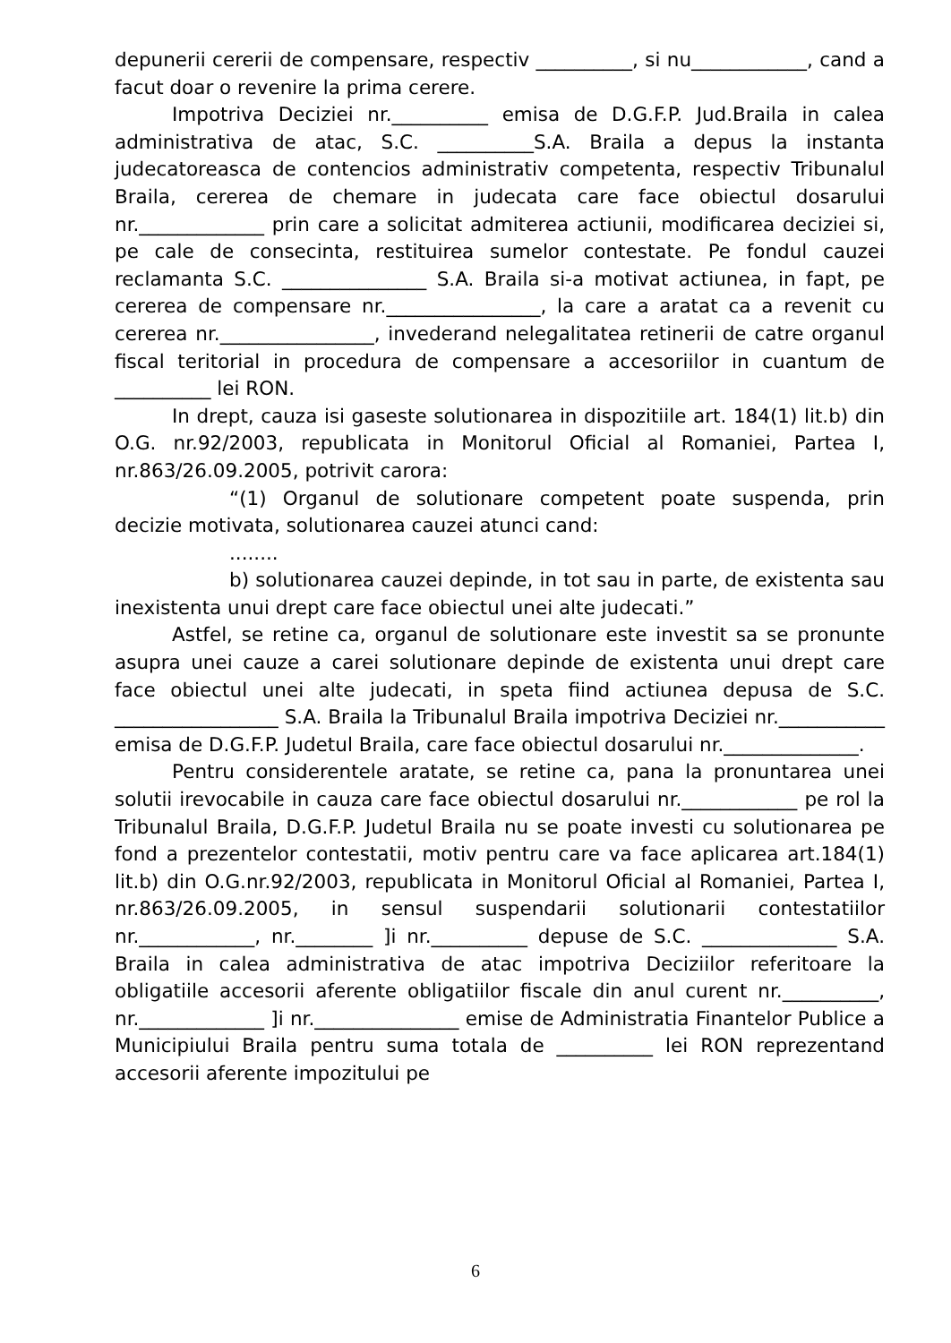depunerii cererii de compensare, respectiv __________, si nu____________, cand a facut doar o revenire la prima cerere.
Impotriva Deciziei nr.__________ emisa de D.G.F.P. Jud.Braila in calea administrativa de atac, S.C. __________S.A. Braila a depus la instanta judecatoreasca de contencios administrativ competenta, respectiv Tribunalul Braila, cererea de chemare in judecata care face obiectul dosarului nr._____________ prin care a solicitat admiterea actiunii, modificarea deciziei si, pe cale de consecinta, restituirea sumelor contestate. Pe fondul cauzei reclamanta S.C. _______________ S.A. Braila si-a motivat actiunea, in fapt, pe cererea de compensare nr.________________, la care a aratat ca a revenit cu cererea nr.________________, invederand nelegalitatea retinerii de catre organul fiscal teritorial in procedura de compensare a accesoriilor in cuantum de __________ lei RON.
In drept, cauza isi gaseste solutionarea in dispozitiile art. 184(1) lit.b) din O.G. nr.92/2003, republicata in Monitorul Oficial al Romaniei, Partea I, nr.863/26.09.2005, potrivit carora:
“(1) Organul de solutionare competent poate suspenda, prin decizie motivata, solutionarea cauzei atunci cand:
........
b) solutionarea cauzei depinde, in tot sau in parte, de existenta sau inexistenta unui drept care face obiectul unei alte judecati.”
Astfel, se retine ca, organul de solutionare este investit sa se pronunte asupra unei cauze a carei solutionare depinde de existenta unui drept care face obiectul unei alte judecati, in speta fiind actiunea depusa de S.C. _________________ S.A. Braila la Tribunalul Braila impotriva Deciziei nr.___________ emisa de D.G.F.P. Judetul Braila, care face obiectul dosarului nr.______________.
Pentru considerentele aratate, se retine ca, pana la pronuntarea unei solutii irevocabile in cauza care face obiectul dosarului nr.____________ pe rol la Tribunalul Braila, D.G.F.P. Judetul Braila nu se poate investi cu solutionarea pe fond a prezentelor contestatii, motiv pentru care va face aplicarea art.184(1) lit.b) din O.G.nr.92/2003, republicata in Monitorul Oficial al Romaniei, Partea I, nr.863/26.09.2005, in sensul suspendarii solutionarii contestatiilor nr.____________, nr.________ ]i nr.__________ depuse de S.C. ______________ S.A. Braila in calea administrativa de atac impotriva Deciziilor referitoare la obligatiile accesorii aferente obligatiilor fiscale din anul curent nr.__________, nr._____________ ]i nr._______________ emise de Administratia Finantelor Publice a Municipiului Braila pentru suma totala de __________ lei RON reprezentand accesorii aferente impozitului pe
6